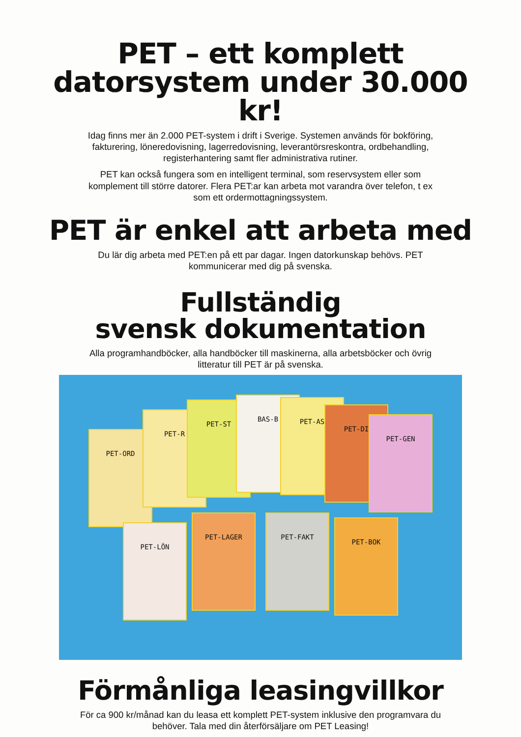PET – ett komplett
datorsystem under 30.000 kr!
Idag finns mer än 2.000 PET-system i drift i Sverige. Systemen används för bokföring, fakturering, löneredovisning, lagerredovisning, leverantörsreskontra, ordbehandling, registerhantering samt fler administrativa rutiner.
PET kan också fungera som en intelligent terminal, som reservsystem eller som komplement till större datorer. Flera PET:ar kan arbeta mot varandra över telefon, t ex som ett ordermottagningssystem.
PET är enkel att arbeta med
Du lär dig arbeta med PET:en på ett par dagar. Ingen datorkunskap behövs. PET kommunicerar med dig på svenska.
Fullständig
svensk dokumentation
Alla programhandböcker, alla handböcker till maskinerna, alla arbetsböcker och övrig litteratur till PET är på svenska.
PET-ORD
PET-R
PET-ST
BAS-B PET-AS
PET-DI
PET-GEN
PET-LÖN
PET-LAGER PET-FAKT
PET-BOK
Förmånliga leasingvillkor
För ca 900 kr/månad kan du leasa ett komplett PET-system inklusive den programvara du behöver. Tala med din återförsäljare om PET Leasing!